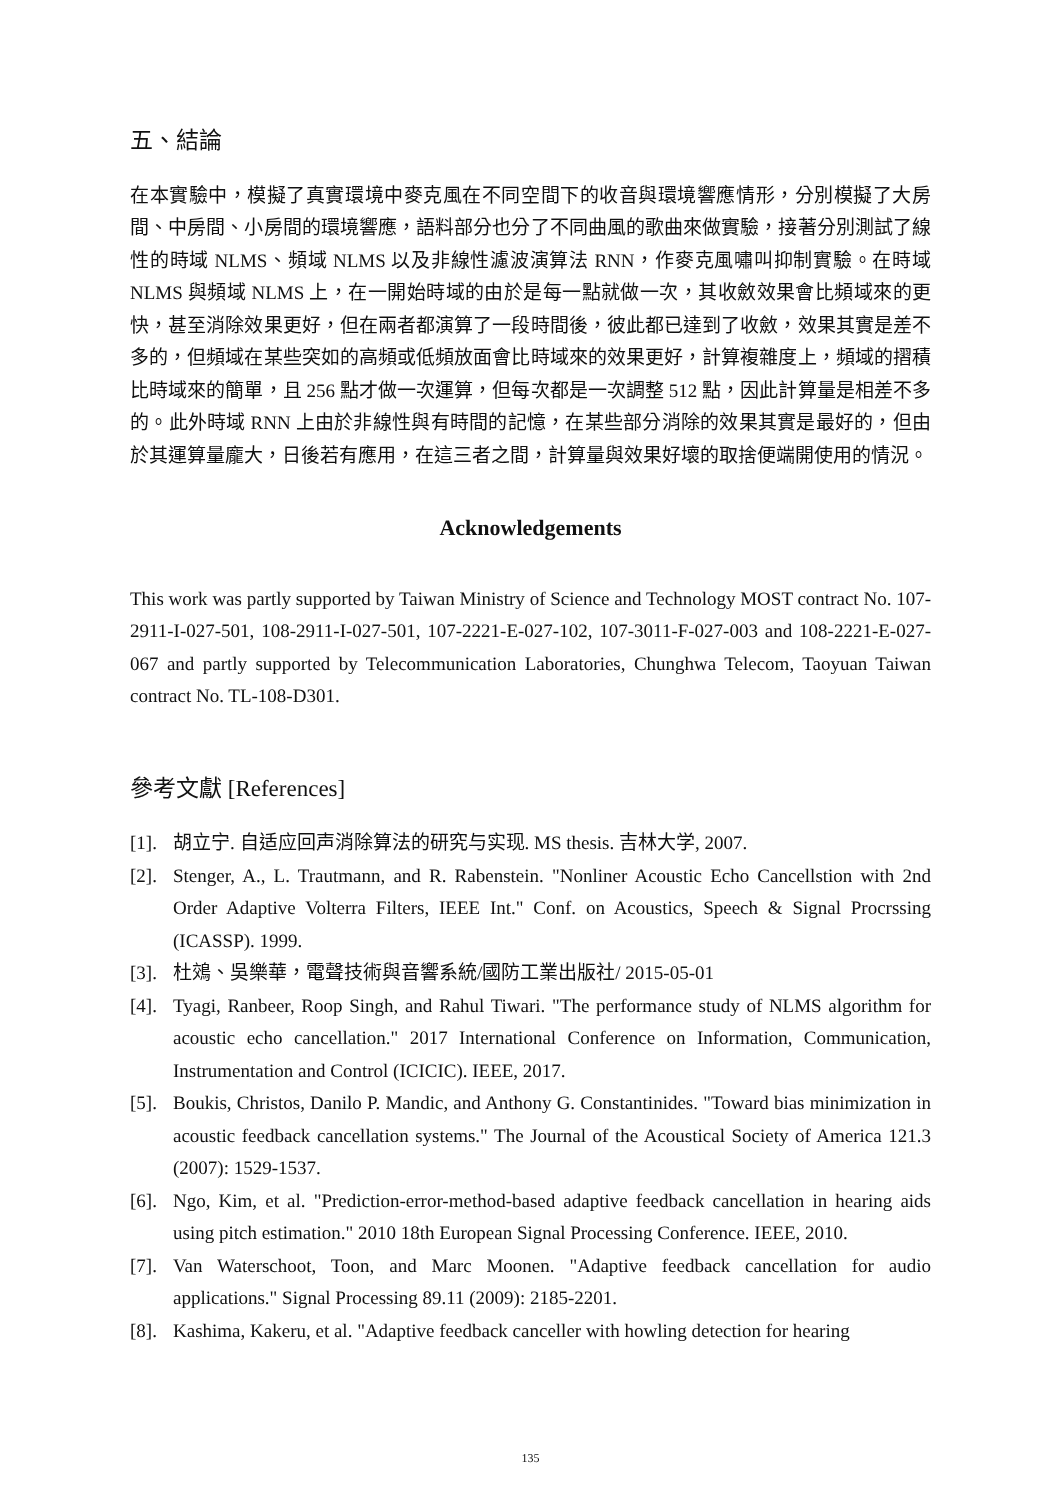五、結論
在本實驗中，模擬了真實環境中麥克風在不同空間下的收音與環境響應情形，分別模擬了大房間、中房間、小房間的環境響應，語料部分也分了不同曲風的歌曲來做實驗，接著分別測試了線性的時域 NLMS、頻域 NLMS 以及非線性濾波演算法 RNN，作麥克風嘯叫抑制實驗。在時域 NLMS 與頻域 NLMS 上，在一開始時域的由於是每一點就做一次，其收斂效果會比頻域來的更快，甚至消除效果更好，但在兩者都演算了一段時間後，彼此都已達到了收斂，效果其實是差不多的，但頻域在某些突如的高頻或低頻放面會比時域來的效果更好，計算複雜度上，頻域的摺積比時域來的簡單，且 256 點才做一次運算，但每次都是一次調整 512 點，因此計算量是相差不多的。此外時域 RNN 上由於非線性與有時間的記憶，在某些部分消除的效果其實是最好的，但由於其運算量龐大，日後若有應用，在這三者之間，計算量與效果好壞的取捨便端開使用的情況。
Acknowledgements
This work was partly supported by Taiwan Ministry of Science and Technology MOST contract No. 107-2911-I-027-501, 108-2911-I-027-501, 107-2221-E-027-102, 107-3011-F-027-003 and 108-2221-E-027-067 and partly supported by Telecommunication Laboratories, Chunghwa Telecom, Taoyuan Taiwan contract No. TL-108-D301.
參考文獻 [References]
[1]. 胡立宁. 自适应回声消除算法的研究与实现. MS thesis. 吉林大学, 2007.
[2]. Stenger, A., L. Trautmann, and R. Rabenstein. "Nonliner Acoustic Echo Cancellstion with 2nd Order Adaptive Volterra Filters, IEEE Int." Conf. on Acoustics, Speech & Signal Procrssing (ICASSP). 1999.
[3]. 杜鵁、吳樂華，電聲技術與音響系統/國防工業出版社/ 2015-05-01
[4]. Tyagi, Ranbeer, Roop Singh, and Rahul Tiwari. "The performance study of NLMS algorithm for acoustic echo cancellation." 2017 International Conference on Information, Communication, Instrumentation and Control (ICICIC). IEEE, 2017.
[5]. Boukis, Christos, Danilo P. Mandic, and Anthony G. Constantinides. "Toward bias minimization in acoustic feedback cancellation systems." The Journal of the Acoustical Society of America 121.3 (2007): 1529-1537.
[6]. Ngo, Kim, et al. "Prediction-error-method-based adaptive feedback cancellation in hearing aids using pitch estimation." 2010 18th European Signal Processing Conference. IEEE, 2010.
[7]. Van Waterschoot, Toon, and Marc Moonen. "Adaptive feedback cancellation for audio applications." Signal Processing 89.11 (2009): 2185-2201.
[8]. Kashima, Kakeru, et al. "Adaptive feedback canceller with howling detection for hearing
135